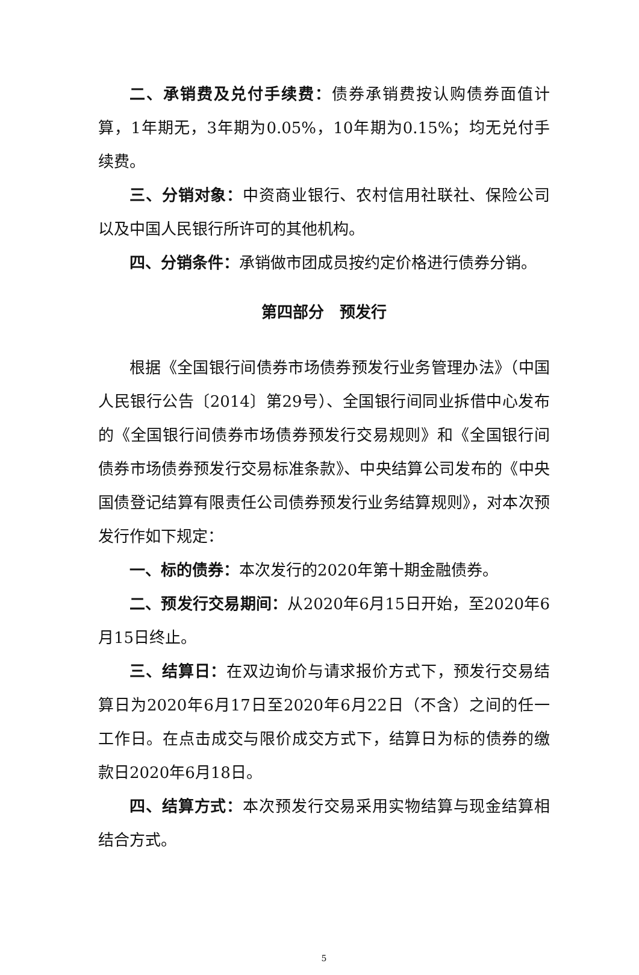二、承销费及兑付手续费：债券承销费按认购债券面值计算，1年期无，3年期为0.05%，10年期为0.15%；均无兑付手续费。
三、分销对象：中资商业银行、农村信用社联社、保险公司以及中国人民银行所许可的其他机构。
四、分销条件：承销做市团成员按约定价格进行债券分销。
第四部分　预发行
根据《全国银行间债券市场债券预发行业务管理办法》（中国人民银行公告〔2014〕第29号）、全国银行间同业拆借中心发布的《全国银行间债券市场债券预发行交易规则》和《全国银行间债券市场债券预发行交易标准条款》、中央结算公司发布的《中央国债登记结算有限责任公司债券预发行业务结算规则》，对本次预发行作如下规定：
一、标的债券：本次发行的2020年第十期金融债券。
二、预发行交易期间：从2020年6月15日开始，至2020年6月15日终止。
三、结算日：在双边询价与请求报价方式下，预发行交易结算日为2020年6月17日至2020年6月22日（不含）之间的任一工作日。在点击成交与限价成交方式下，结算日为标的债券的缴款日2020年6月18日。
四、结算方式：本次预发行交易采用实物结算与现金结算相结合方式。
5